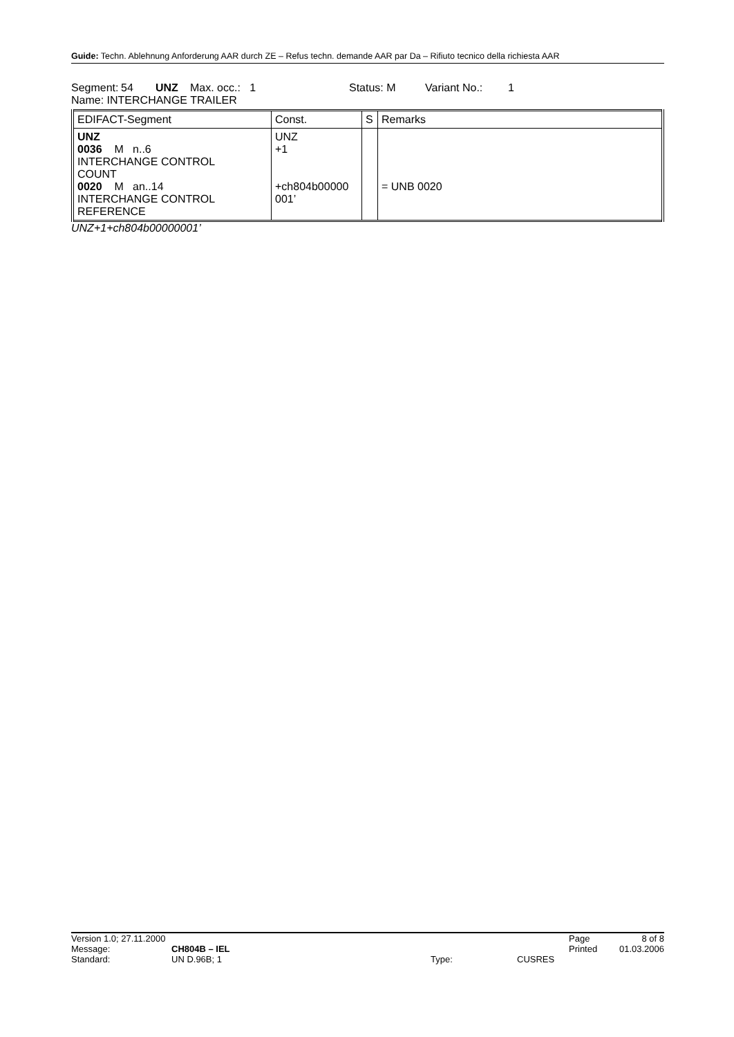Guide: Techn. Ablehnung Anforderung AAR durch ZE – Refus techn. demande AAR par Da – Rifiuto tecnico della richiesta AAR
Segment: 54 UNZ Max. occ.: 1 Status: M Variant No.: 1
Name: INTERCHANGE TRAILER
| EDIFACT-Segment | Const. | S | Remarks |
| --- | --- | --- | --- |
| UNZ 0036 M n..6 INTERCHANGE CONTROL COUNT 0020 M an..14 INTERCHANGE CONTROL REFERENCE | UNZ +1 +ch804b00000 001’ | | = UNB 0020 |
UNZ+1+ch804b00000001’
| Version 1.0; 27.11.2000 | | | | Page | 8 of 8 |
| Message: | CH804B – IEL | | | Printed | 01.03.2006 |
| Standard: | UN D.96B; 1 | Type: | CUSRES | | |